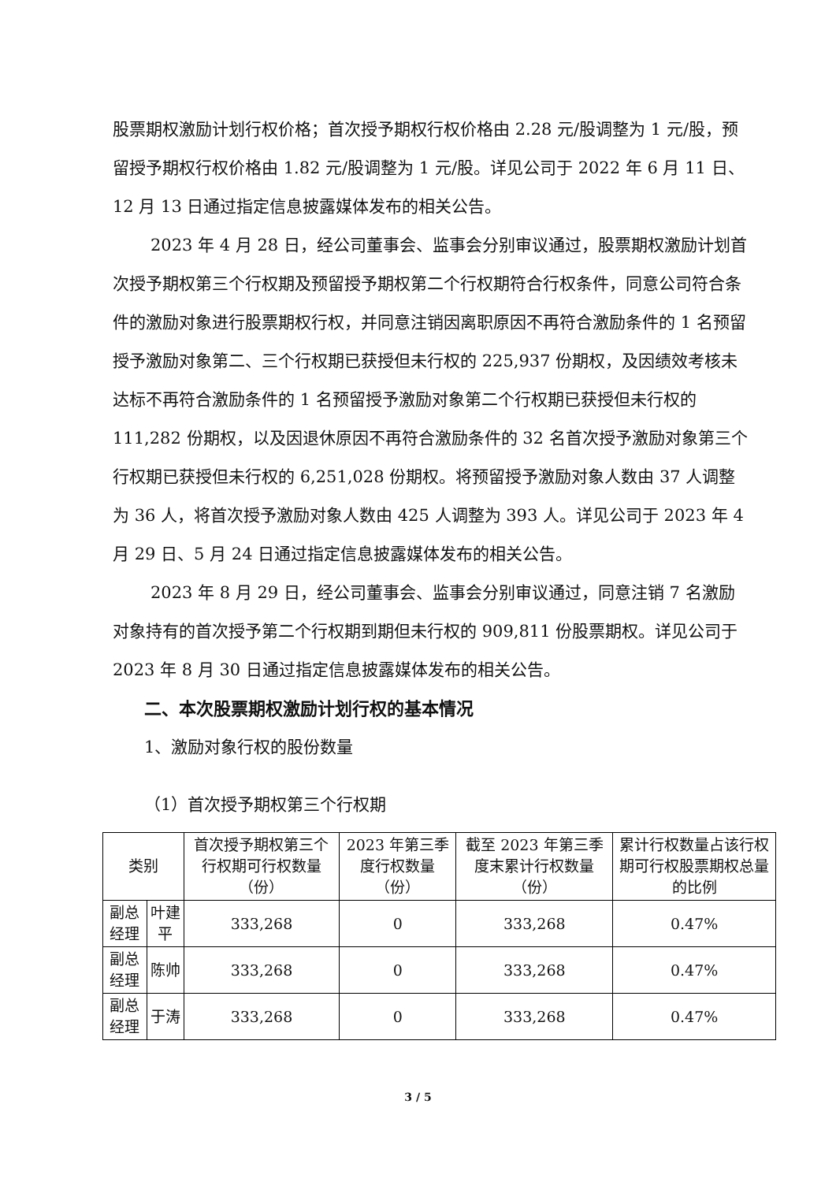股票期权激励计划行权价格；首次授予期权行权价格由 2.28 元/股调整为 1 元/股，预留授予期权行权价格由 1.82 元/股调整为 1 元/股。详见公司于 2022 年 6 月 11 日、12 月 13 日通过指定信息披露媒体发布的相关公告。
2023 年 4 月 28 日，经公司董事会、监事会分别审议通过，股票期权激励计划首次授予期权第三个行权期及预留授予期权第二个行权期符合行权条件，同意公司符合条件的激励对象进行股票期权行权，并同意注销因离职原因不再符合激励条件的 1 名预留授予激励对象第二、三个行权期已获授但未行权的 225,937 份期权，及因绩效考核未达标不再符合激励条件的 1 名预留授予激励对象第二个行权期已获授但未行权的 111,282 份期权，以及因退休原因不再符合激励条件的 32 名首次授予激励对象第三个行权期已获授但未行权的 6,251,028 份期权。将预留授予激励对象人数由 37 人调整为 36 人，将首次授予激励对象人数由 425 人调整为 393 人。详见公司于 2023 年 4 月 29 日、5 月 24 日通过指定信息披露媒体发布的相关公告。
2023 年 8 月 29 日，经公司董事会、监事会分别审议通过，同意注销 7 名激励对象持有的首次授予第二个行权期到期但未行权的 909,811 份股票期权。详见公司于 2023 年 8 月 30 日通过指定信息披露媒体发布的相关公告。
二、本次股票期权激励计划行权的基本情况
1、激励对象行权的股份数量
（1）首次授予期权第三个行权期
| 类别 | | 首次授予期权第三个行权期可行权数量（份） | 2023 年第三季度行权数量（份） | 截至 2023 年第三季度末累计行权数量（份） | 累计行权数量占该行权期可行权股票期权总量的比例 |
| 副总经理 | 叶建平 | 333,268 | 0 | 333,268 | 0.47% |
| 副总经理 | 陈帅 | 333,268 | 0 | 333,268 | 0.47% |
| 副总经理 | 于涛 | 333,268 | 0 | 333,268 | 0.47% |
3 / 5